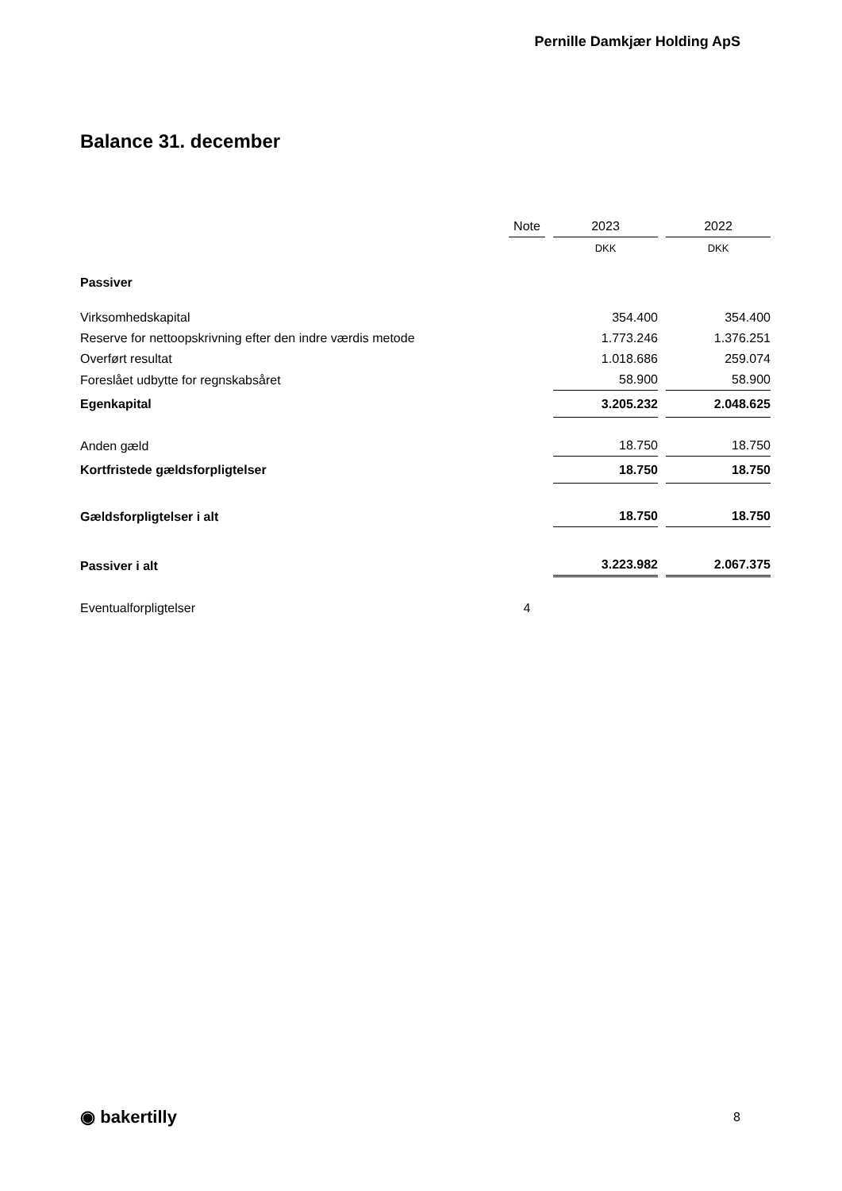Pernille Damkjær Holding ApS
Balance 31. december
| | | Note | | 2023 | | 2022 |
| --- | --- | --- | --- | --- | --- | --- |
| | | | | DKK | | DKK |
| Passiver | | | | | | |
| Virksomhedskapital | | | | 354.400 | | 354.400 |
| Reserve for nettoopskrivning efter den indre værdis metode | | | | 1.773.246 | | 1.376.251 |
| Overført resultat | | | | 1.018.686 | | 259.074 |
| Foreslået udbytte for regnskabsåret | | | | 58.900 | | 58.900 |
| Egenkapital | | | | 3.205.232 | | 2.048.625 |
| Anden gæld | | | | 18.750 | | 18.750 |
| Kortfristede gældsforpligtelser | | | | 18.750 | | 18.750 |
| Gældsforpligtelser i alt | | | | 18.750 | | 18.750 |
| Passiver i alt | | | | 3.223.982 | | 2.067.375 |
| Eventualforpligtelser | | 4 | | | | |
◉ bakertilly 8